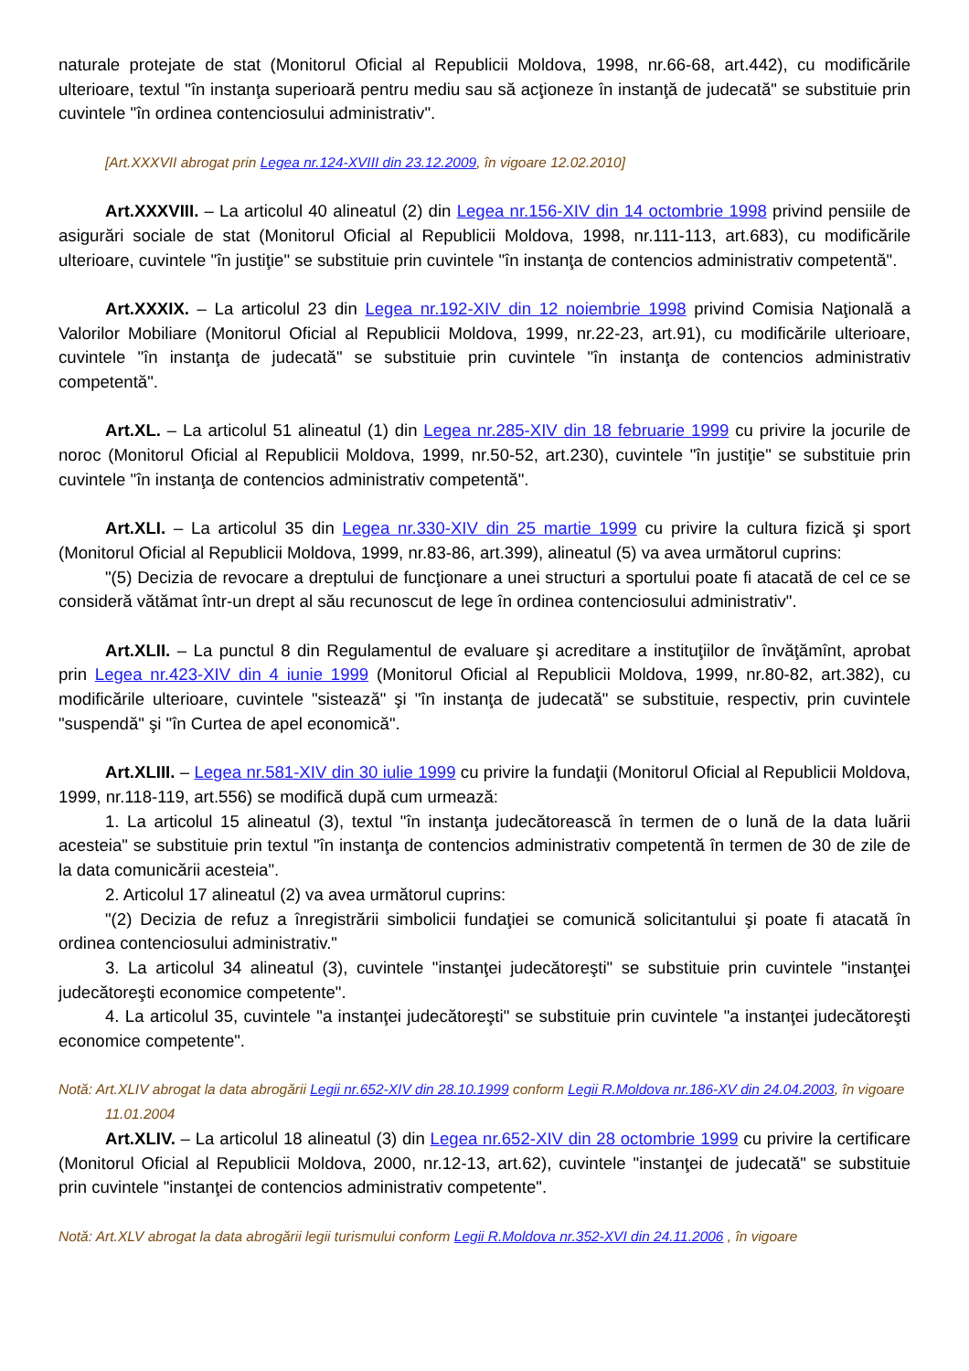naturale protejate de stat (Monitorul Oficial al Republicii Moldova, 1998, nr.66-68, art.442), cu modificările ulterioare, textul "în instanţa superioară pentru mediu sau să acţioneze în instanţă de judecată" se substituie prin cuvintele "în ordinea contenciosului administrativ".
[Art.XXXVII abrogat prin Legea nr.124-XVIII din 23.12.2009, în vigoare 12.02.2010]
Art.XXXVIII. – La articolul 40 alineatul (2) din Legea nr.156-XIV din 14 octombrie 1998 privind pensiile de asigurări sociale de stat (Monitorul Oficial al Republicii Moldova, 1998, nr.111-113, art.683), cu modificările ulterioare, cuvintele "în justiţie" se substituie prin cuvintele "în instanţa de contencios administrativ competentă".
Art.XXXIX. – La articolul 23 din Legea nr.192-XIV din 12 noiembrie 1998 privind Comisia Naţională a Valorilor Mobiliare (Monitorul Oficial al Republicii Moldova, 1999, nr.22-23, art.91), cu modificările ulterioare, cuvintele "în instanţa de judecată" se substituie prin cuvintele "în instanţa de contencios administrativ competentă".
Art.XL. – La articolul 51 alineatul (1) din Legea nr.285-XIV din 18 februarie 1999 cu privire la jocurile de noroc (Monitorul Oficial al Republicii Moldova, 1999, nr.50-52, art.230), cuvintele "în justiţie" se substituie prin cuvintele "în instanţa de contencios administrativ competentă".
Art.XLI. – La articolul 35 din Legea nr.330-XIV din 25 martie 1999 cu privire la cultura fizică şi sport (Monitorul Oficial al Republicii Moldova, 1999, nr.83-86, art.399), alineatul (5) va avea următorul cuprins:
"(5) Decizia de revocare a dreptului de funcţionare a unei structuri a sportului poate fi atacată de cel ce se consideră vătămat într-un drept al său recunoscut de lege în ordinea contenciosului administrativ".
Art.XLII. – La punctul 8 din Regulamentul de evaluare şi acreditare a instituţiilor de învăţămînt, aprobat prin Legea nr.423-XIV din 4 iunie 1999 (Monitorul Oficial al Republicii Moldova, 1999, nr.80-82, art.382), cu modificările ulterioare, cuvintele "sistează" şi "în instanţa de judecată" se substituie, respectiv, prin cuvintele "suspendă" şi "în Curtea de apel economică".
Art.XLIII. – Legea nr.581-XIV din 30 iulie 1999 cu privire la fundaţii (Monitorul Oficial al Republicii Moldova, 1999, nr.118-119, art.556) se modifică după cum urmează:
1. La articolul 15 alineatul (3), textul "în instanţa judecătorească în termen de o lună de la data luării acesteia" se substituie prin textul "în instanţa de contencios administrativ competentă în termen de 30 de zile de la data comunicării acesteia".
2. Articolul 17 alineatul (2) va avea următorul cuprins:
"(2) Decizia de refuz a înregistrării simbolicii fundaţiei se comunică solicitantului şi poate fi atacată în ordinea contenciosului administrativ."
3. La articolul 34 alineatul (3), cuvintele "instanţei judecătoreşti" se substituie prin cuvintele "instanţei judecătoreşti economice competente".
4. La articolul 35, cuvintele "a instanţei judecătoreşti" se substituie prin cuvintele "a instanţei judecătoreşti economice competente".
Notă: Art.XLIV abrogat la data abrogării Legii nr.652-XIV din 28.10.1999 conform Legii R.Moldova nr.186-XV din 24.04.2003, în vigoare 11.01.2004
Art.XLIV. – La articolul 18 alineatul (3) din Legea nr.652-XIV din 28 octombrie 1999 cu privire la certificare (Monitorul Oficial al Republicii Moldova, 2000, nr.12-13, art.62), cuvintele "instanţei de judecată" se substituie prin cuvintele "instanţei de contencios administrativ competente".
Notă: Art.XLV abrogat la data abrogării legii turismului conform Legii R.Moldova nr.352-XVI din 24.11.2006 , în vigoare